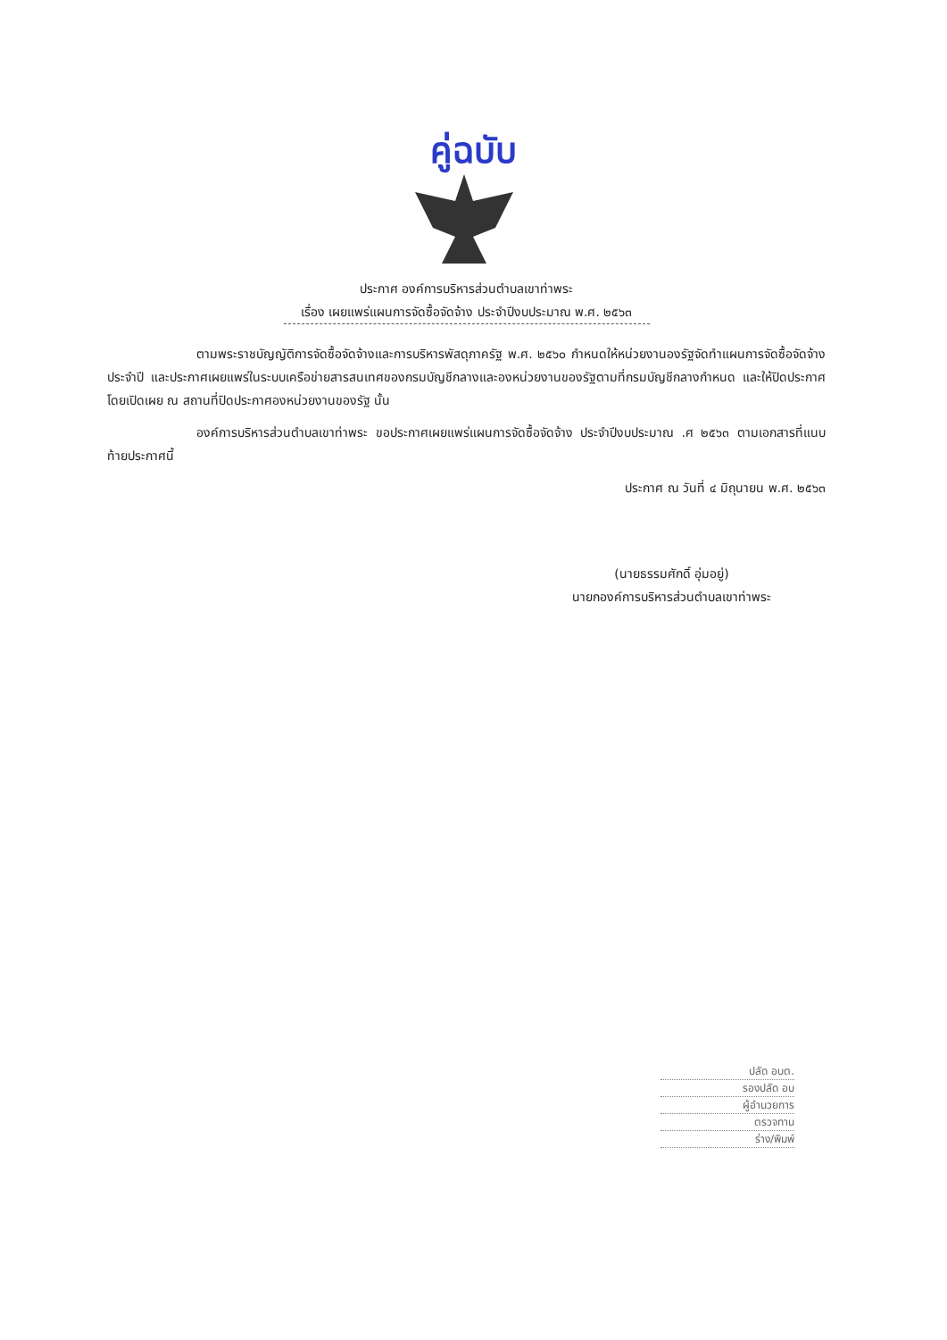คู่ฉบับ
ประกาศ องค์การบริหารส่วนตำบลเขาท่าพระ
เรื่อง เผยแพร่แผนการจัดซื้อจัดจ้าง ประจำปีงบประมาณ พ.ศ. ๒๕๖๓
ตามพระราชบัญญัติการจัดซื้อจัดจ้างและการบริหารพัสดุภาครัฐ พ.ศ. ๒๕๖๐ กำหนดให้หน่วยงานองรัฐจัดทำแผนการจัดซื้อจัดจ้างประจำปี และประกาศเผยแพร่ในระบบเครือข่ายสารสนเทศของกรมบัญชีกลางและองหน่วยงานของรัฐตามที่กรมบัญชีกลางกำหนด และให้ปิดประกาศโดยเปิดเผย ณ สถานที่ปิดประกาศองหน่วยงานของรัฐ นั้น
องค์การบริหารส่วนตำบลเขาท่าพระ ขอประกาศเผยแพร่แผนการจัดซื้อจัดจ้าง ประจำปีงบประมาณ .ศ ๒๕๖๓ ตามเอกสารที่แนบท้ายประกาศนี้
ประกาศ ณ วันที่ ๔ มิถุนายน พ.ศ. ๒๕๖๓
(นายธรรมศักดิ์ อุ่มอยู่)
นายกองค์การบริหารส่วนตำบลเขาท่าพระ
ปลัด อบต.
รองปลัด อบ
ผู้อำนวยการ
ตรวจทาน
ร่าง/พิมพ์